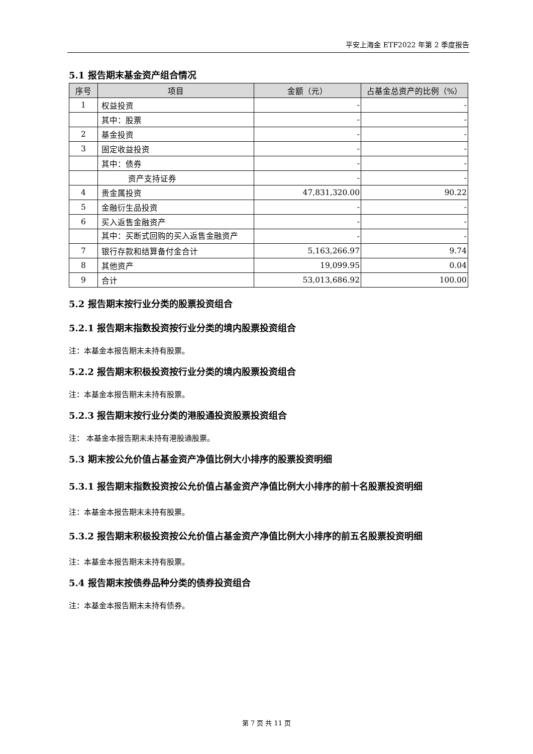平安上海金 ETF2022 年第 2 季度报告
5.1 报告期末基金资产组合情况
| 序号 | 项目 | 金额（元） | 占基金总资产的比例（%） |
| --- | --- | --- | --- |
| 1 | 权益投资 | - | - |
| | 其中：股票 | - | - |
| 2 | 基金投资 | - | - |
| 3 | 固定收益投资 | - | - |
| | 其中：债券 | - | - |
| | 资产支持证券 | - | - |
| 4 | 贵金属投资 | 47,831,320.00 | 90.22 |
| 5 | 金融衍生品投资 | - | - |
| 6 | 买入返售金融资产 | - | - |
| | 其中：买断式回购的买入返售金融资产 | - | - |
| 7 | 银行存款和结算备付金合计 | 5,163,266.97 | 9.74 |
| 8 | 其他资产 | 19,099.95 | 0.04 |
| 9 | 合计 | 53,013,686.92 | 100.00 |
5.2 报告期末按行业分类的股票投资组合
5.2.1 报告期末指数投资按行业分类的境内股票投资组合
注：本基金本报告期末未持有股票。
5.2.2 报告期末积极投资按行业分类的境内股票投资组合
注：本基金本报告期末未持有股票。
5.2.3 报告期末按行业分类的港股通投资股票投资组合
注： 本基金本报告期末未持有港股通股票。
5.3 期末按公允价值占基金资产净值比例大小排序的股票投资明细
5.3.1 报告期末指数投资按公允价值占基金资产净值比例大小排序的前十名股票投资明细
注：本基金本报告期末未持有股票。
5.3.2 报告期末积极投资按公允价值占基金资产净值比例大小排序的前五名股票投资明细
注：本基金本报告期末未持有股票。
5.4 报告期末按债券品种分类的债券投资组合
注：本基金本报告期末未持有债券。
第 7 页 共 11 页